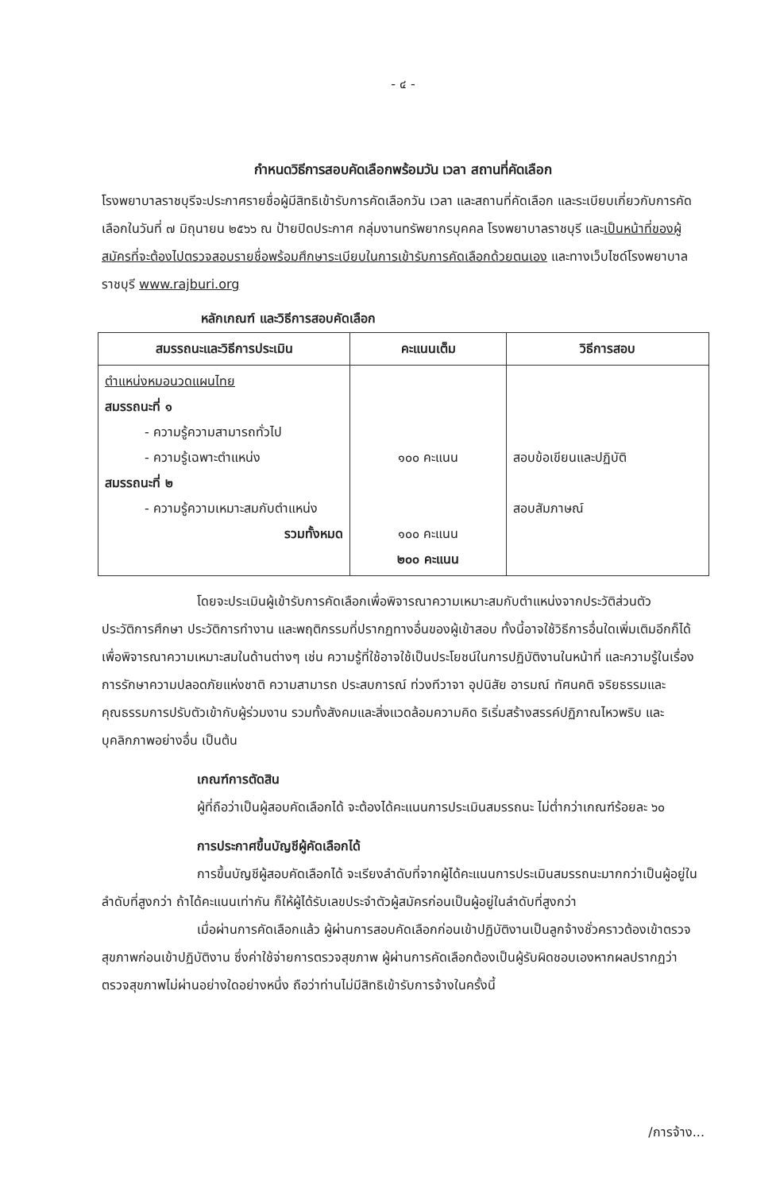- ๔ -
กำหนดวิธีการสอบคัดเลือกพร้อมวัน เวลา สถานที่คัดเลือก
โรงพยาบาลราชบุรีจะประกาศรายชื่อผู้มีสิทธิเข้ารับการคัดเลือกวัน เวลา และสถานที่คัดเลือก และระเบียบเกี่ยวกับการคัดเลือกในวันที่ ๗ มิถุนายน ๒๕๖๖ ณ ป้ายปิดประกาศ กลุ่มงานทรัพยากรบุคคล โรงพยาบาลราชบุรี และเป็นหน้าที่ของผู้สมัครที่จะต้องไปตรวจสอบรายชื่อพร้อมศึกษาระเบียบในการเข้ารับการคัดเลือกด้วยตนเอง และทางเว็บไซด์โรงพยาบาลราชบุรี www.rajburi.org
หลักเกณฑ์ และวิธีการสอบคัดเลือก
| สมรรถนะและวิธีการประเมิน | คะแนนเต็ม | วิธีการสอบ |
| --- | --- | --- |
| ตำแหน่งหมอนวดแผนไทย สมรรถนะที่ ๑ - ความรู้ความสามารถทั่วไป - ความรู้เฉพาะตำแหน่ง สมรรถนะที่ ๒ - ความรู้ความเหมาะสมกับตำแหน่ง รวมทั้งหมด | ๑๐๐ คะแนน ๑๐๐ คะแนน ๒๐๐ คะแนน | สอบข้อเขียนและปฏิบัติ สอบสัมภาษณ์ |
โดยจะประเมินผู้เข้ารับการคัดเลือกเพื่อพิจารณาความเหมาะสมกับตำแหน่งจากประวัติส่วนตัว ประวัติการศึกษา ประวัติการทำงาน และพฤติกรรมที่ปรากฏทางอื่นของผู้เข้าสอบ ทั้งนี้อาจใช้วิธีการอื่นใดเพิ่มเติมอีกก็ได้เพื่อพิจารณาความเหมาะสมในด้านต่างๆ เช่น ความรู้ที่ใช้อาจใช้เป็นประโยชน์ในการปฏิบัติงานในหน้าที่ และความรู้ในเรื่องการรักษาความปลอดภัยแห่งชาติ ความสามารถ ประสบการณ์ ท่วงทีวาจา อุปนิสัย อารมณ์ ทัศนคติ จริยธรรมและคุณธรรมการปรับตัวเข้ากับผู้ร่วมงาน รวมทั้งสังคมและสิ่งแวดล้อมความคิด ริเริ่มสร้างสรรค์ปฏิภาณไหวพริบ และบุคลิกภาพอย่างอื่น เป็นต้น
เกณฑ์การตัดสิน
ผู้ที่ถือว่าเป็นผู้สอบคัดเลือกได้ จะต้องได้คะแนนการประเมินสมรรถนะ ไม่ต่ำกว่าเกณฑ์ร้อยละ ๖๐
การประกาศขึ้นบัญชีผู้คัดเลือกได้
การขึ้นบัญชีผู้สอบคัดเลือกได้ จะเรียงลำดับที่จากผู้ได้คะแนนการประเมินสมรรถนะมากกว่าเป็นผู้อยู่ในลำดับที่สูงกว่า ถ้าได้คะแนนเท่ากัน ก็ให้ผู้ได้รับเลขประจำตัวผู้สมัครก่อนเป็นผู้อยู่ในลำดับที่สูงกว่า
เมื่อผ่านการคัดเลือกแล้ว ผู้ผ่านการสอบคัดเลือกก่อนเข้าปฏิบัติงานเป็นลูกจ้างชั่วคราวต้องเข้าตรวจสุขภาพก่อนเข้าปฏิบัติงาน ซึ่งค่าใช้จ่ายการตรวจสุขภาพ ผู้ผ่านการคัดเลือกต้องเป็นผู้รับผิดชอบเองหากผลปรากฏว่าตรวจสุขภาพไม่ผ่านอย่างใดอย่างหนึ่ง ถือว่าท่านไม่มีสิทธิเข้ารับการจ้างในครั้งนี้
/การจ้าง...